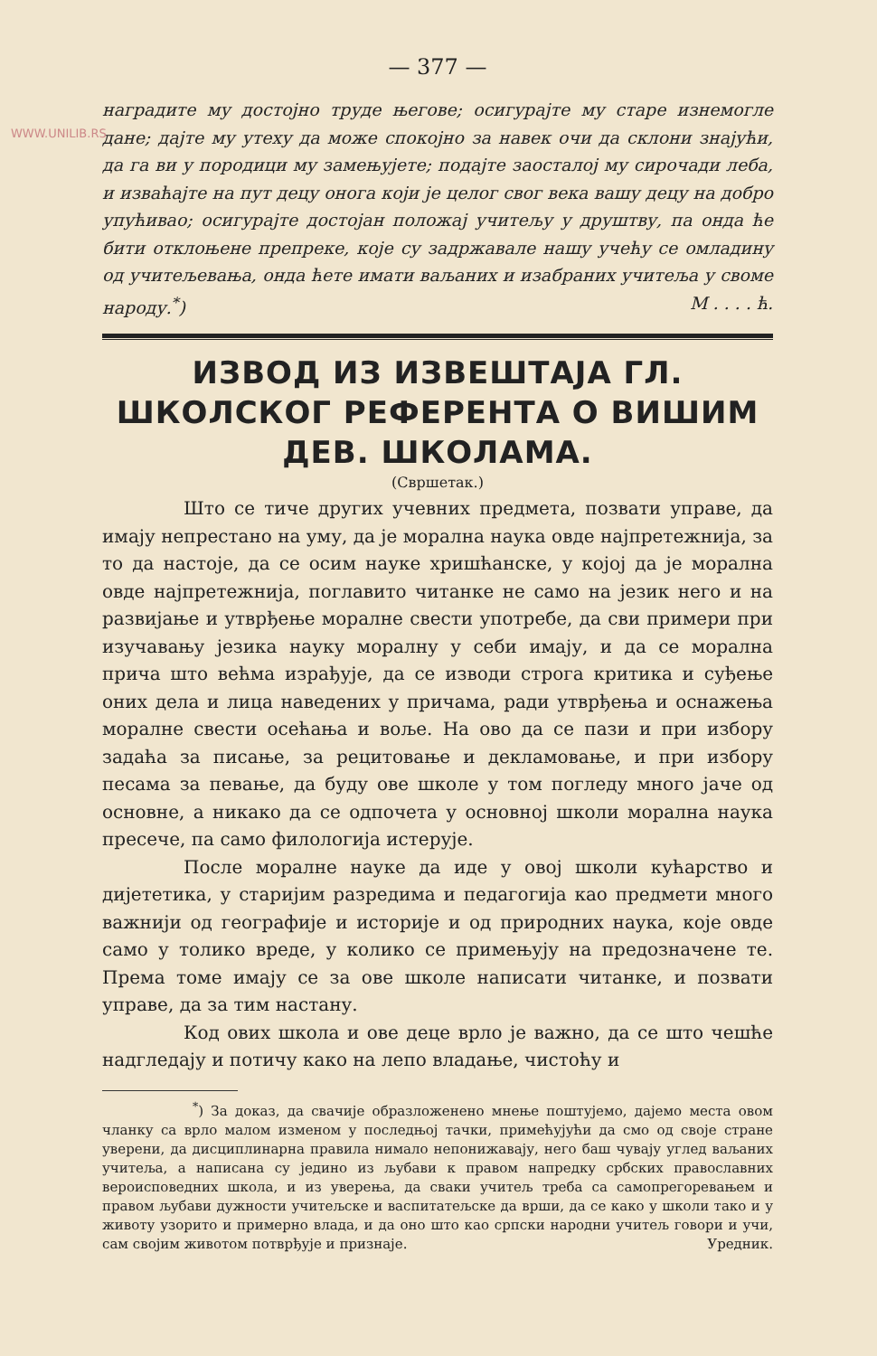WWW.UNILIB.RS
— 377 —
наградите му достојно труде његове; осигурајте му старе изнемогле дане; дајте му утеху да може спокојно за навек очи да склони знајући, да га ви у породици му замењујете; подајте заосталој му сирочади леба, и изваћајте на пут децу онога који је целог свог века вашу децу на добро упућивао; осигурајте достојан положај учитељу у друштву, па онда ће бити отклоњене препреке, које су задржавале нашу учећу се омладину од учитељевања, онда ћете имати ваљаних и изабраних учитеља у своме народу.<sup>*</sup>) М . . . . ћ.
ИЗВОД ИЗ ИЗВЕШТАЈА ГЛ. ШКОЛСКОГ РЕФЕРЕНТА О ВИШИМ ДЕВ. ШКОЛАМА.
(Свршетак.)
Што се тиче других учевних предмета, позвати управе, да имају непрестано на уму, да је морална наука овде најпретежнија, за то да настоје, да се осим науке хришћанске, у којој да је морална овде најпретежнија, поглавито читанке не само на језик него и на развијање и утврђење моралне свести употребе, да сви примери при изучавању језика науку моралну у себи имају, и да се морална прича што већма израђује, да се изводи строга критика и суђење оних дела и лица наведених у причама, ради утврђења и оснажења моралне свести осећања и воље. На ово да се пази и при избору задаћа за писање, за рецитовање и декламовање, и при избору песама за певање, да буду ове школе у том погледу много јаче од основне, а никако да се одпочета у основној школи морална наука пресече, па само филологија истерује.
После моралне науке да иде у овој школи кућарство и дијететика, у старијим разредима и педагогија као предмети много важнији од географије и историје и од природних наука, које овде само у толико вреде, у колико се примењују на предозначене те. Према томе имају се за ове школе написати читанке, и позвати управе, да за тим настану.
Код ових школа и ове деце врло је важно, да се што чешће надгледају и потичу како на лепо владање, чистоћу и
<sup>*</sup>) За доказ, да свачије образложенено мнење поштујемо, дајемо места овом чланку са врло малом изменом у последњој тачки, примећујући да смо од своје стране уверени, да дисциплинарна правила нимало непонижавају, него баш чувају углед ваљаних учитеља, а написана су једино из љубави к правом напредку србских православних вероисповедних школа, и из уверења, да сваки учитељ треба са самопрегоревањем и правом љубави дужности учитељске и васпитатељске да врши, да се како у школи тако и у животу узорито и примерно влада, и да оно што као српски народни учитељ говори и учи, сам својим животом потврђује и признаје. Уредник.